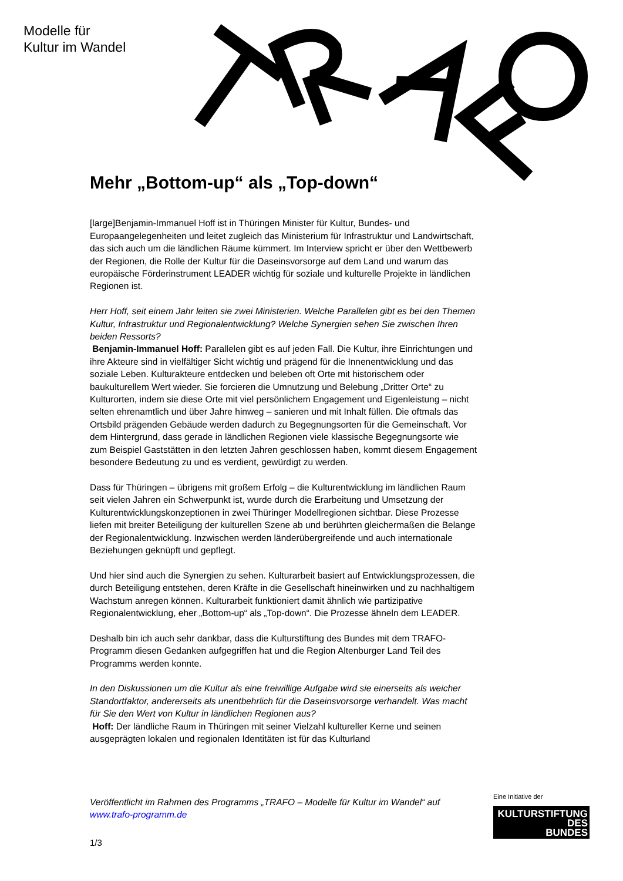Modelle für
Kultur im Wandel
Mehr „Bottom-up“ als „Top-down“
[large]Benjamin-Immanuel Hoff ist in Thüringen Minister für Kultur, Bundes- und Europaangelegenheiten und leitet zugleich das Ministerium für Infrastruktur und Landwirtschaft, das sich auch um die ländlichen Räume kümmert. Im Interview spricht er über den Wettbewerb der Regionen, die Rolle der Kultur für die Daseinsvorsorge auf dem Land und warum das europäische Förderinstrument LEADER wichtig für soziale und kulturelle Projekte in ländlichen Regionen ist.
Herr Hoff, seit einem Jahr leiten sie zwei Ministerien. Welche Parallelen gibt es bei den Themen Kultur, Infrastruktur und Regionalentwicklung? Welche Synergien sehen Sie zwischen Ihren beiden Ressorts?
Benjamin-Immanuel Hoff: Parallelen gibt es auf jeden Fall. Die Kultur, ihre Einrichtungen und ihre Akteure sind in vielfältiger Sicht wichtig und prägend für die Innenentwicklung und das soziale Leben. Kulturakteure entdecken und beleben oft Orte mit historischem oder baukulturellem Wert wieder. Sie forcieren die Umnutzung und Belebung „Dritter Orte“ zu Kulturorten, indem sie diese Orte mit viel persönlichem Engagement und Eigenleistung – nicht selten ehrenamtlich und über Jahre hinweg – sanieren und mit Inhalt füllen. Die oftmals das Ortsbild prägenden Gebäude werden dadurch zu Begegnungsorten für die Gemeinschaft. Vor dem Hintergrund, dass gerade in ländlichen Regionen viele klassische Begegnungsorte wie zum Beispiel Gaststätten in den letzten Jahren geschlossen haben, kommt diesem Engagement besondere Bedeutung zu und es verdient, gewürdigt zu werden.
Dass für Thüringen – übrigens mit großem Erfolg – die Kulturentwicklung im ländlichen Raum seit vielen Jahren ein Schwerpunkt ist, wurde durch die Erarbeitung und Umsetzung der Kulturentwicklungskonzeptionen in zwei Thüringer Modellregionen sichtbar. Diese Prozesse liefen mit breiter Beteiligung der kulturellen Szene ab und berührten gleichermaßen die Belange der Regionalentwicklung. Inzwischen werden länderübergreifende und auch internationale Beziehungen geknüpft und gepflegt.
Und hier sind auch die Synergien zu sehen. Kulturarbeit basiert auf Entwicklungsprozessen, die durch Beteiligung entstehen, deren Kräfte in die Gesellschaft hineinwirken und zu nachhaltigem Wachstum anregen können. Kulturarbeit funktioniert damit ähnlich wie partizipative Regionalentwicklung, eher „Bottom-up“ als „Top-down“. Die Prozesse ähneln dem LEADER.
Deshalb bin ich auch sehr dankbar, dass die Kulturstiftung des Bundes mit dem TRAFO-Programm diesen Gedanken aufgegriffen hat und die Region Altenburger Land Teil des Programms werden konnte.
In den Diskussionen um die Kultur als eine freiwillige Aufgabe wird sie einerseits als weicher Standortfaktor, andererseits als unentbehrlich für die Daseinsvorsorge verhandelt. Was macht für Sie den Wert von Kultur in ländlichen Regionen aus?
Hoff: Der ländliche Raum in Thüringen mit seiner Vielzahl kultureller Kerne und seinen ausgeprägten lokalen und regionalen Identitäten ist für das Kulturland
Veröffentlicht im Rahmen des Programms „TRAFO – Modelle für Kultur im Wandel“ auf www.trafo-programm.de
1/3
Eine Initiative der
KULTURSTIFTUNG
DES
BUNDES